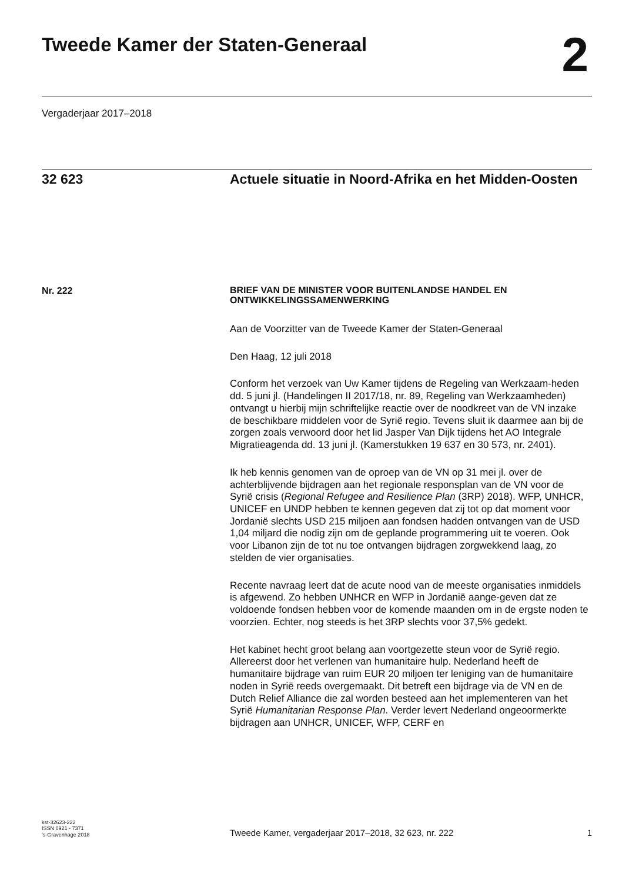Tweede Kamer der Staten-Generaal
2
Vergaderjaar 2017–2018
32 623 Actuele situatie in Noord-Afrika en het Midden-Oosten
Nr. 222
BRIEF VAN DE MINISTER VOOR BUITENLANDSE HANDEL EN ONTWIKKELINGSSAMENWERKING
Aan de Voorzitter van de Tweede Kamer der Staten-Generaal
Den Haag, 12 juli 2018
Conform het verzoek van Uw Kamer tijdens de Regeling van Werkzaam-heden dd. 5 juni jl. (Handelingen II 2017/18, nr. 89, Regeling van Werkzaamheden) ontvangt u hierbij mijn schriftelijke reactie over de noodkreet van de VN inzake de beschikbare middelen voor de Syrië regio. Tevens sluit ik daarmee aan bij de zorgen zoals verwoord door het lid Jasper Van Dijk tijdens het AO Integrale Migratieagenda dd. 13 juni jl. (Kamerstukken 19 637 en 30 573, nr. 2401).
Ik heb kennis genomen van de oproep van de VN op 31 mei jl. over de achterblijvende bijdragen aan het regionale responsplan van de VN voor de Syrië crisis (Regional Refugee and Resilience Plan (3RP) 2018). WFP, UNHCR, UNICEF en UNDP hebben te kennen gegeven dat zij tot op dat moment voor Jordanië slechts USD 215 miljoen aan fondsen hadden ontvangen van de USD 1,04 miljard die nodig zijn om de geplande programmering uit te voeren. Ook voor Libanon zijn de tot nu toe ontvangen bijdragen zorgwekkend laag, zo stelden de vier organisaties.
Recente navraag leert dat de acute nood van de meeste organisaties inmiddels is afgewend. Zo hebben UNHCR en WFP in Jordanië aange-geven dat ze voldoende fondsen hebben voor de komende maanden om in de ergste noden te voorzien. Echter, nog steeds is het 3RP slechts voor 37,5% gedekt.
Het kabinet hecht groot belang aan voortgezette steun voor de Syrië regio. Allereerst door het verlenen van humanitaire hulp. Nederland heeft de humanitaire bijdrage van ruim EUR 20 miljoen ter leniging van de humanitaire noden in Syrië reeds overgemaakt. Dit betreft een bijdrage via de VN en de Dutch Relief Alliance die zal worden besteed aan het implementeren van het Syrië Humanitarian Response Plan. Verder levert Nederland ongeoormerkte bijdragen aan UNHCR, UNICEF, WFP, CERF en
kst-32623-222
ISSN 0921 - 7371
’s-Gravenhage 2018
Tweede Kamer, vergaderjaar 2017–2018, 32 623, nr. 222
1